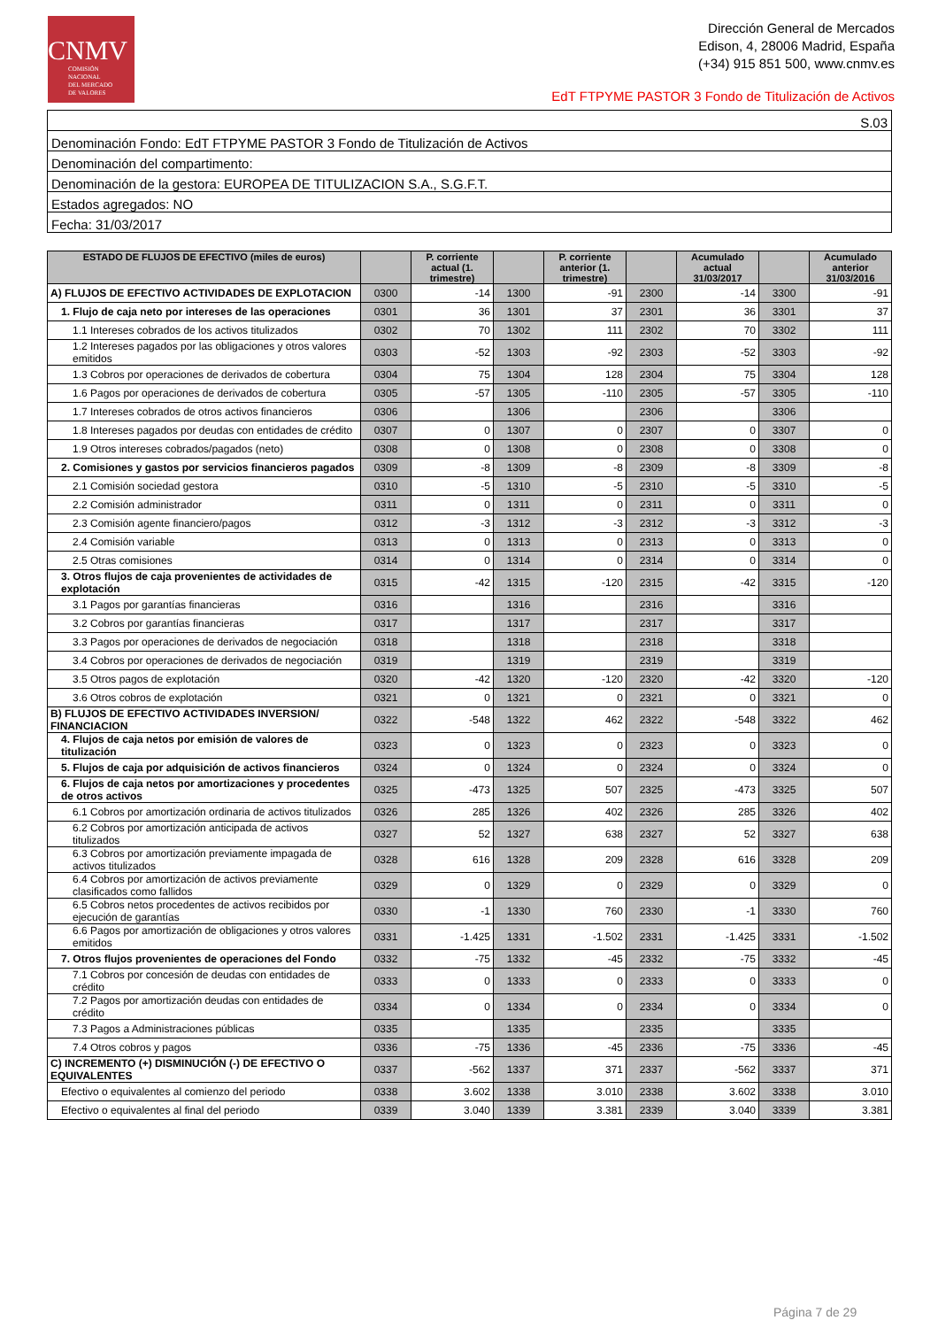CNMV
COMISIÓN
NACIONAL
DEL MERCADO
DE VALORES
Dirección General de Mercados
Edison, 4, 28006 Madrid, España
(+34) 915 851 500, www.cnmv.es
EdT FTPYME PASTOR 3 Fondo de Titulización de Activos
| S.03 |
| Denominación Fondo: EdT FTPYME PASTOR 3 Fondo de Titulización de Activos |
| Denominación del compartimento: |
| Denominación de la gestora: EUROPEA DE TITULIZACION S.A., S.G.F.T. |
| Estados agregados: NO |
| Fecha: 31/03/2017 |
| ESTADO DE FLUJOS DE EFECTIVO (miles de euros) | | P. corriente actual (1. trimestre) | | P. corriente anterior (1. trimestre) | | Acumulado actual 31/03/2017 | | Acumulado anterior 31/03/2016 |
| --- | --- | --- | --- | --- | --- | --- | --- | --- |
| A) FLUJOS DE EFECTIVO ACTIVIDADES DE EXPLOTACION | 0300 | -14 | 1300 | -91 | 2300 | -14 | 3300 | -91 |
| 1. Flujo de caja neto por intereses de las operaciones | 0301 | 36 | 1301 | 37 | 2301 | 36 | 3301 | 37 |
| 1.1 Intereses cobrados de los activos titulizados | 0302 | 70 | 1302 | 111 | 2302 | 70 | 3302 | 111 |
| 1.2 Intereses pagados por las obligaciones y otros valores emitidos | 0303 | -52 | 1303 | -92 | 2303 | -52 | 3303 | -92 |
| 1.3 Cobros por operaciones de derivados de cobertura | 0304 | 75 | 1304 | 128 | 2304 | 75 | 3304 | 128 |
| 1.6 Pagos por operaciones de derivados de cobertura | 0305 | -57 | 1305 | -110 | 2305 | -57 | 3305 | -110 |
| 1.7 Intereses cobrados de otros activos financieros | 0306 | | 1306 | | 2306 | | 3306 | |
| 1.8 Intereses pagados por deudas con entidades de crédito | 0307 | 0 | 1307 | 0 | 2307 | 0 | 3307 | 0 |
| 1.9 Otros intereses cobrados/pagados (neto) | 0308 | 0 | 1308 | 0 | 2308 | 0 | 3308 | 0 |
| 2. Comisiones y gastos por servicios financieros pagados | 0309 | -8 | 1309 | -8 | 2309 | -8 | 3309 | -8 |
| 2.1 Comisión sociedad gestora | 0310 | -5 | 1310 | -5 | 2310 | -5 | 3310 | -5 |
| 2.2 Comisión administrador | 0311 | 0 | 1311 | 0 | 2311 | 0 | 3311 | 0 |
| 2.3 Comisión agente financiero/pagos | 0312 | -3 | 1312 | -3 | 2312 | -3 | 3312 | -3 |
| 2.4 Comisión variable | 0313 | 0 | 1313 | 0 | 2313 | 0 | 3313 | 0 |
| 2.5 Otras comisiones | 0314 | 0 | 1314 | 0 | 2314 | 0 | 3314 | 0 |
| 3. Otros flujos de caja provenientes de actividades de explotación | 0315 | -42 | 1315 | -120 | 2315 | -42 | 3315 | -120 |
| 3.1 Pagos por garantías financieras | 0316 | | 1316 | | 2316 | | 3316 | |
| 3.2 Cobros por garantías financieras | 0317 | | 1317 | | 2317 | | 3317 | |
| 3.3 Pagos por operaciones de derivados de negociación | 0318 | | 1318 | | 2318 | | 3318 | |
| 3.4 Cobros por operaciones de derivados de negociación | 0319 | | 1319 | | 2319 | | 3319 | |
| 3.5 Otros pagos de explotación | 0320 | -42 | 1320 | -120 | 2320 | -42 | 3320 | -120 |
| 3.6 Otros cobros de explotación | 0321 | 0 | 1321 | 0 | 2321 | 0 | 3321 | 0 |
| B) FLUJOS DE EFECTIVO ACTIVIDADES INVERSION/ FINANCIACION | 0322 | -548 | 1322 | 462 | 2322 | -548 | 3322 | 462 |
| 4. Flujos de caja netos por emisión de valores de titulización | 0323 | 0 | 1323 | 0 | 2323 | 0 | 3323 | 0 |
| 5. Flujos de caja por adquisición de activos financieros | 0324 | 0 | 1324 | 0 | 2324 | 0 | 3324 | 0 |
| 6. Flujos de caja netos por amortizaciones y procedentes de otros activos | 0325 | -473 | 1325 | 507 | 2325 | -473 | 3325 | 507 |
| 6.1 Cobros por amortización ordinaria de activos titulizados | 0326 | 285 | 1326 | 402 | 2326 | 285 | 3326 | 402 |
| 6.2 Cobros por amortización anticipada de activos titulizados | 0327 | 52 | 1327 | 638 | 2327 | 52 | 3327 | 638 |
| 6.3 Cobros por amortización previamente impagada de activos titulizados | 0328 | 616 | 1328 | 209 | 2328 | 616 | 3328 | 209 |
| 6.4 Cobros por amortización de activos previamente clasificados como fallidos | 0329 | 0 | 1329 | 0 | 2329 | 0 | 3329 | 0 |
| 6.5 Cobros netos procedentes de activos recibidos por ejecución de garantías | 0330 | -1 | 1330 | 760 | 2330 | -1 | 3330 | 760 |
| 6.6 Pagos por amortización de obligaciones y otros valores emitidos | 0331 | -1.425 | 1331 | -1.502 | 2331 | -1.425 | 3331 | -1.502 |
| 7. Otros flujos provenientes de operaciones del Fondo | 0332 | -75 | 1332 | -45 | 2332 | -75 | 3332 | -45 |
| 7.1 Cobros por concesión de deudas con entidades de crédito | 0333 | 0 | 1333 | 0 | 2333 | 0 | 3333 | 0 |
| 7.2 Pagos por amortización deudas con entidades de crédito | 0334 | 0 | 1334 | 0 | 2334 | 0 | 3334 | 0 |
| 7.3 Pagos a Administraciones públicas | 0335 | | 1335 | | 2335 | | 3335 | |
| 7.4 Otros cobros y pagos | 0336 | -75 | 1336 | -45 | 2336 | -75 | 3336 | -45 |
| C) INCREMENTO (+) DISMINUCIÓN (-) DE EFECTIVO O EQUIVALENTES | 0337 | -562 | 1337 | 371 | 2337 | -562 | 3337 | 371 |
| Efectivo o equivalentes al comienzo del periodo | 0338 | 3.602 | 1338 | 3.010 | 2338 | 3.602 | 3338 | 3.010 |
| Efectivo o equivalentes al final del periodo | 0339 | 3.040 | 1339 | 3.381 | 2339 | 3.040 | 3339 | 3.381 |
Página 7 de 29